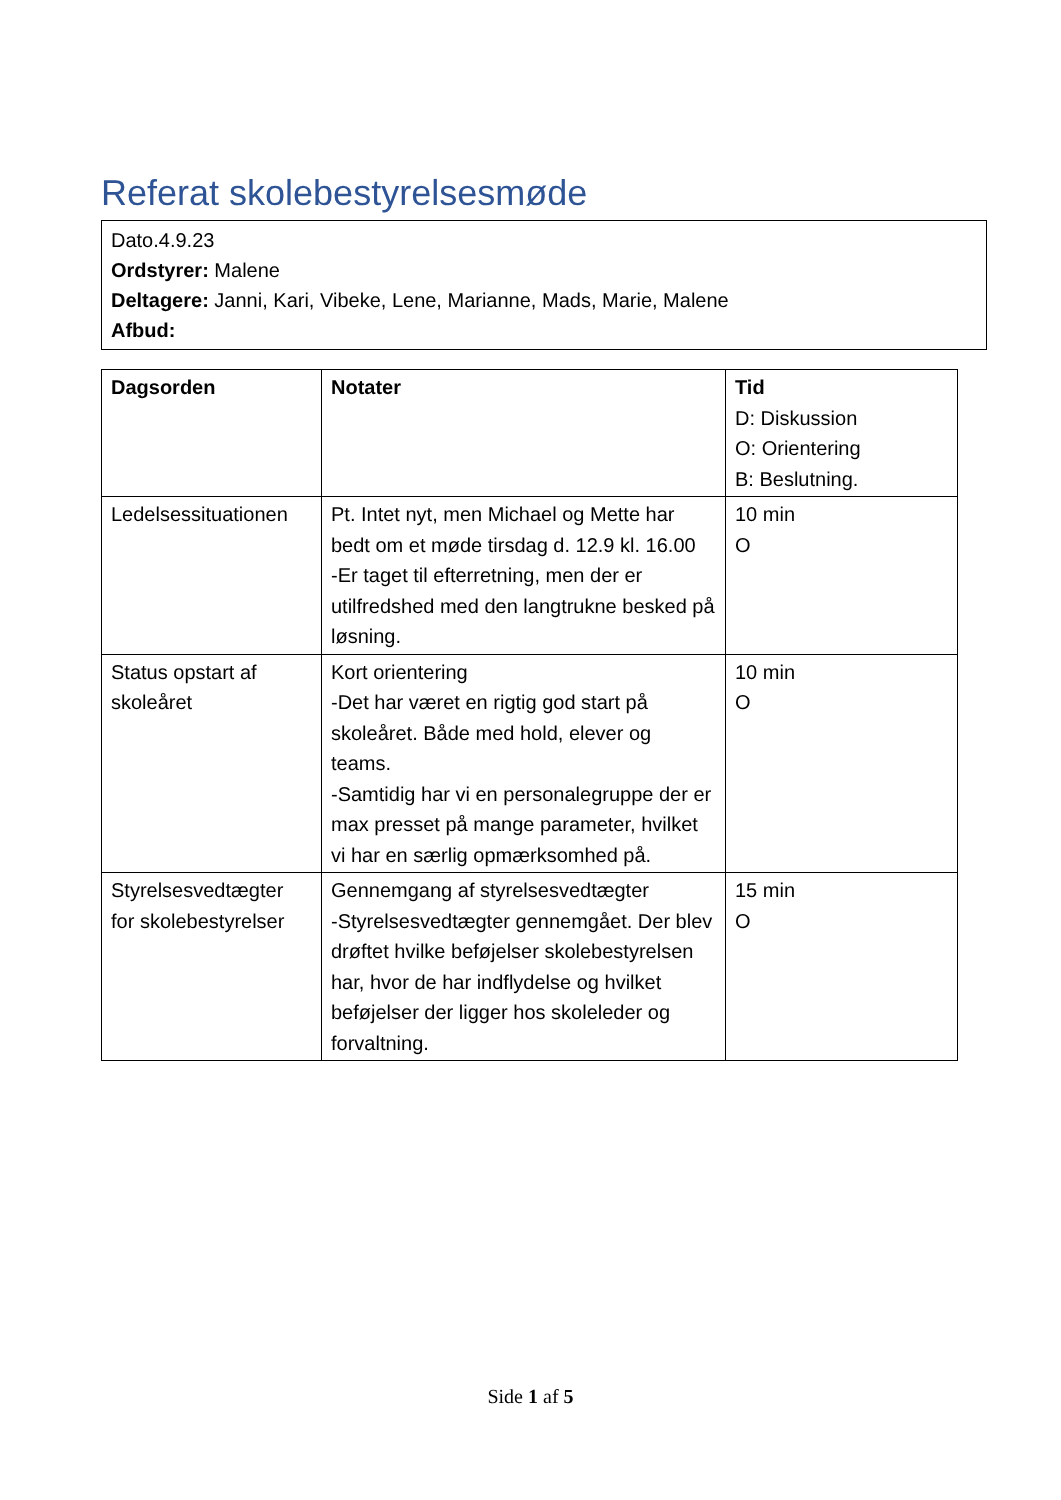Referat skolebestyrelsesmøde
Dato.4.9.23
Ordstyrer: Malene
Deltagere: Janni, Kari, Vibeke, Lene, Marianne, Mads, Marie, Malene
Afbud:
| Dagsorden | Notater | Tid D: Diskussion O: Orientering B: Beslutning. |
| --- | --- | --- |
| Ledelsessituationen | Pt. Intet nyt, men Michael og Mette har bedt om et møde tirsdag d. 12.9 kl. 16.00 -Er taget til efterretning, men der er utilfredshed med den langtrukne besked på løsning. | 10 min O |
| Status opstart af skoleåret | Kort orientering -Det har været en rigtig god start på skoleåret. Både med hold, elever og teams. -Samtidig har vi en personalegruppe der er max presset på mange parameter, hvilket vi har en særlig opmærksomhed på. | 10 min O |
| Styrelsesvedtægter for skolebestyrelser | Gennemgang af styrelsesvedtægter -Styrelsesvedtægter gennemgået. Der blev drøftet hvilke beføjelser skolebestyrelsen har, hvor de har indflydelse og hvilket beføjelser der ligger hos skoleleder og forvaltning. | 15 min O |
Side 1 af 5